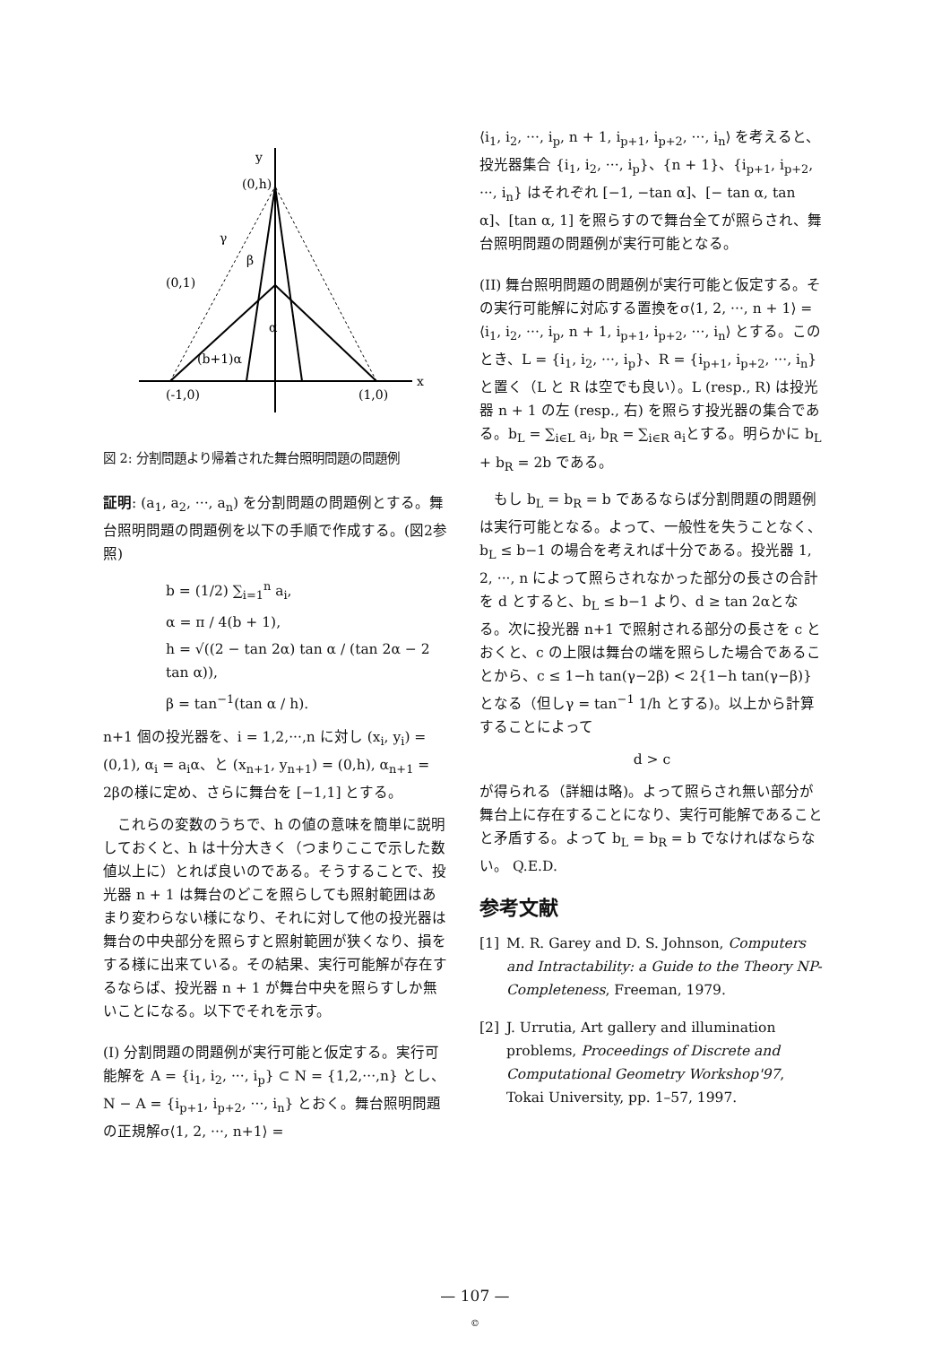y
(0,h)
γ
β
(0,1)
α
(b+1)α
(-1,0)
(1,0)
x
図 2: 分割問題より帰着された舞台照明問題の問題例
証明: (a<sub>1</sub>, a<sub>2</sub>, ···, a<sub>n</sub>) を分割問題の問題例とする。舞台照明問題の問題例を以下の手順で作成する。(図2参照)
b = (1/2) ∑<sub>i=1</sub><sup>n</sup> a<sub>i</sub>,
α = π / 4(b + 1),
h = √((2 − tan 2α) tan α / (tan 2α − 2 tan α)),
β = tan<sup>−1</sup>(tan α / h).
n+1 個の投光器を、i = 1,2,···,n に対し (x<sub>i</sub>, y<sub>i</sub>) = (0,1), α<sub>i</sub> = a<sub>i</sub>α、と (x<sub>n+1</sub>, y<sub>n+1</sub>) = (0,h), α<sub>n+1</sub> = 2βの様に定め、さらに舞台を [−1,1] とする。
　これらの変数のうちで、h の値の意味を簡単に説明しておくと、h は十分大きく（つまりここで示した数値以上に）とれば良いのである。そうすることで、投光器 n + 1 は舞台のどこを照らしても照射範囲はあまり変わらない様になり、それに対して他の投光器は舞台の中央部分を照らすと照射範囲が狭くなり、損をする様に出来ている。その結果、実行可能解が存在するならば、投光器 n + 1 が舞台中央を照らすしか無いことになる。以下でそれを示す。
(I) 分割問題の問題例が実行可能と仮定する。実行可能解を A = {i<sub>1</sub>, i<sub>2</sub>, ···, i<sub>p</sub>} ⊂ N = {1,2,···,n} とし、N − A = {i<sub>p+1</sub>, i<sub>p+2</sub>, ···, i<sub>n</sub>} とおく。舞台照明問題の正規解σ⟨1, 2, ···, n+1⟩ =
⟨i<sub>1</sub>, i<sub>2</sub>, ···, i<sub>p</sub>, n + 1, i<sub>p+1</sub>, i<sub>p+2</sub>, ···, i<sub>n</sub>⟩ を考えると、投光器集合 {i<sub>1</sub>, i<sub>2</sub>, ···, i<sub>p</sub>}、{n + 1}、{i<sub>p+1</sub>, i<sub>p+2</sub>, ···, i<sub>n</sub>} はそれぞれ [−1, −tan α]、[− tan α, tan α]、[tan α, 1] を照らすので舞台全てが照らされ、舞台照明問題の問題例が実行可能となる。
(II) 舞台照明問題の問題例が実行可能と仮定する。その実行可能解に対応する置換をσ⟨1, 2, ···, n + 1⟩ = ⟨i<sub>1</sub>, i<sub>2</sub>, ···, i<sub>p</sub>, n + 1, i<sub>p+1</sub>, i<sub>p+2</sub>, ···, i<sub>n</sub>⟩ とする。このとき、L = {i<sub>1</sub>, i<sub>2</sub>, ···, i<sub>p</sub>}、R = {i<sub>p+1</sub>, i<sub>p+2</sub>, ···, i<sub>n</sub>} と置く（L と R は空でも良い）。L (resp., R) は投光器 n + 1 の左 (resp., 右) を照らす投光器の集合である。b<sub>L</sub> = ∑<sub>i∈L</sub> a<sub>i</sub>, b<sub>R</sub> = ∑<sub>i∈R</sub> a<sub>i</sub>とする。明らかに b<sub>L</sub> + b<sub>R</sub> = 2b である。
　もし b<sub>L</sub> = b<sub>R</sub> = b であるならば分割問題の問題例は実行可能となる。よって、一般性を失うことなく、b<sub>L</sub> ≤ b−1 の場合を考えれば十分である。投光器 1, 2, ···, n によって照らされなかった部分の長さの合計を d とすると、b<sub>L</sub> ≤ b−1 より、d ≥ tan 2αとなる。次に投光器 n+1 で照射される部分の長さを c とおくと、c の上限は舞台の端を照らした場合であることから、c ≤ 1−h tan(γ−2β) < 2{1−h tan(γ−β)} となる（但しγ = tan<sup>−1</sup> 1/h とする)。以上から計算することによって
d > c
が得られる（詳細は略)。よって照らされ無い部分が舞台上に存在することになり、実行可能解であることと矛盾する。よって b<sub>L</sub> = b<sub>R</sub> = b でなければならない。 Q.E.D.
参考文献
[1] M. R. Garey and D. S. Johnson, Computers and Intractability: a Guide to the Theory NP-Completeness, Freeman, 1979.
[2] J. Urrutia, Art gallery and illumination problems, Proceedings of Discrete and Computational Geometry Workshop'97, Tokai University, pp. 1–57, 1997.
— 107 —
©